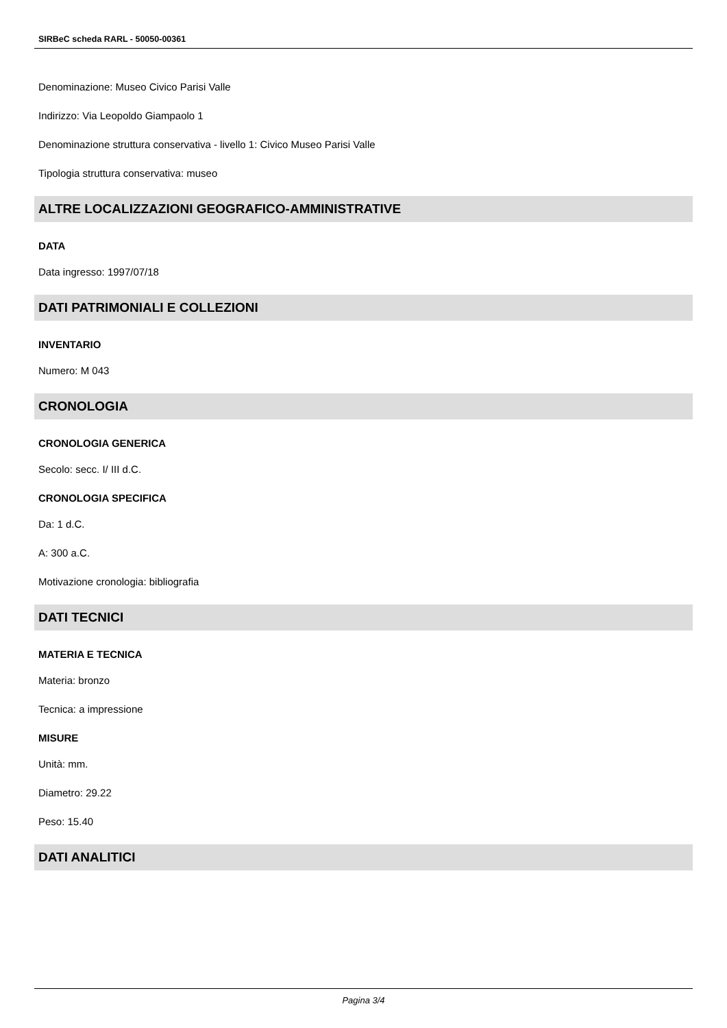SIRBeC scheda RARL - 50050-00361
Denominazione: Museo Civico Parisi Valle
Indirizzo: Via Leopoldo Giampaolo 1
Denominazione struttura conservativa - livello 1: Civico Museo Parisi Valle
Tipologia struttura conservativa: museo
ALTRE LOCALIZZAZIONI GEOGRAFICO-AMMINISTRATIVE
DATA
Data ingresso: 1997/07/18
DATI PATRIMONIALI E COLLEZIONI
INVENTARIO
Numero: M 043
CRONOLOGIA
CRONOLOGIA GENERICA
Secolo: secc. I/ III d.C.
CRONOLOGIA SPECIFICA
Da: 1 d.C.
A: 300 a.C.
Motivazione cronologia: bibliografia
DATI TECNICI
MATERIA E TECNICA
Materia: bronzo
Tecnica: a impressione
MISURE
Unità: mm.
Diametro: 29.22
Peso: 15.40
DATI ANALITICI
Pagina 3/4